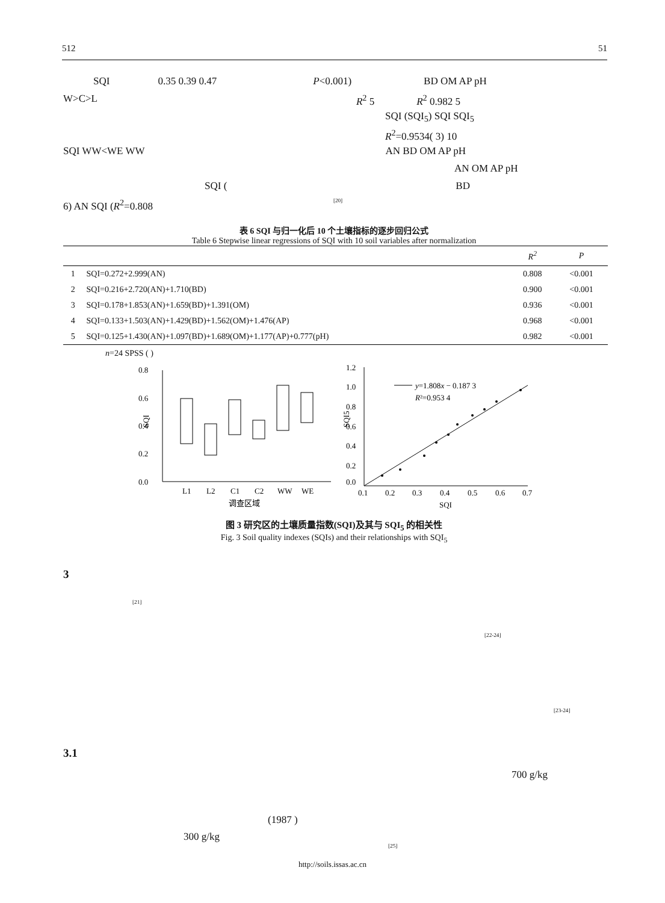512 51
SQI 0.35 0.39 0.47 P<0.001) BD OM AP pH
W>C>L R<sup>2</sup> 5 R<sup>2</sup> 0.982 5
SQI (SQI<sub>5</sub>) SQI SQI<sub>5</sub>
R<sup>2</sup>=0.9534( 3) 10
SQI WW<WE WW AN BD OM AP pH
AN OM AP pH
SQI (BD
6) AN SQI (R<sup>2</sup>=0.808<sup>[20]</sup>
表 6 SQI 与归一化后 10 个土壤指标的逐步回归公式
Table 6 Stepwise linear regressions of SQI with 10 soil variables after normalization
| | | R<sup>2</sup> | P |
| --- | --- | --- | --- |
| 1 | SQI=0.272+2.999(AN) | 0.808 | <0.001 |
| 2 | SQI=0.216+2.720(AN)+1.710(BD) | 0.900 | <0.001 |
| 3 | SQI=0.178+1.853(AN)+1.659(BD)+1.391(OM) | 0.936 | <0.001 |
| 4 | SQI=0.133+1.503(AN)+1.429(BD)+1.562(OM)+1.476(AP) | 0.968 | <0.001 |
| 5 | SQI=0.125+1.430(AN)+1.097(BD)+1.689(OM)+1.177(AP)+0.777(pH) | 0.982 | <0.001 |
n=24 SPSS ( )
0.8
0.6
0.4
0.2
0.0
SQI
L1
L2
C1
C2
WW
WE
调查区域
1.2
1.0
0.8
0.6
0.4
0.2
0.0
0.1
0.2
0.3
0.4
0.5
0.6
0.7
SQI
SQI5
y=1.808x − 0.187 3
R²=0.953 4
图 3 研究区的土壤质量指数(SQI)及其与 SQI<sub>5</sub> 的相关性
Fig. 3 Soil quality indexes (SQIs) and their relationships with SQI<sub>5</sub>
3
<sup>[21]</sup>
<sup>[22-24]</sup>
<sup>[23-24]</sup>
3.1
700 g/kg
(1987 )
300 g/kg
<sup>[25]</sup>
http://soils.issas.ac.cn